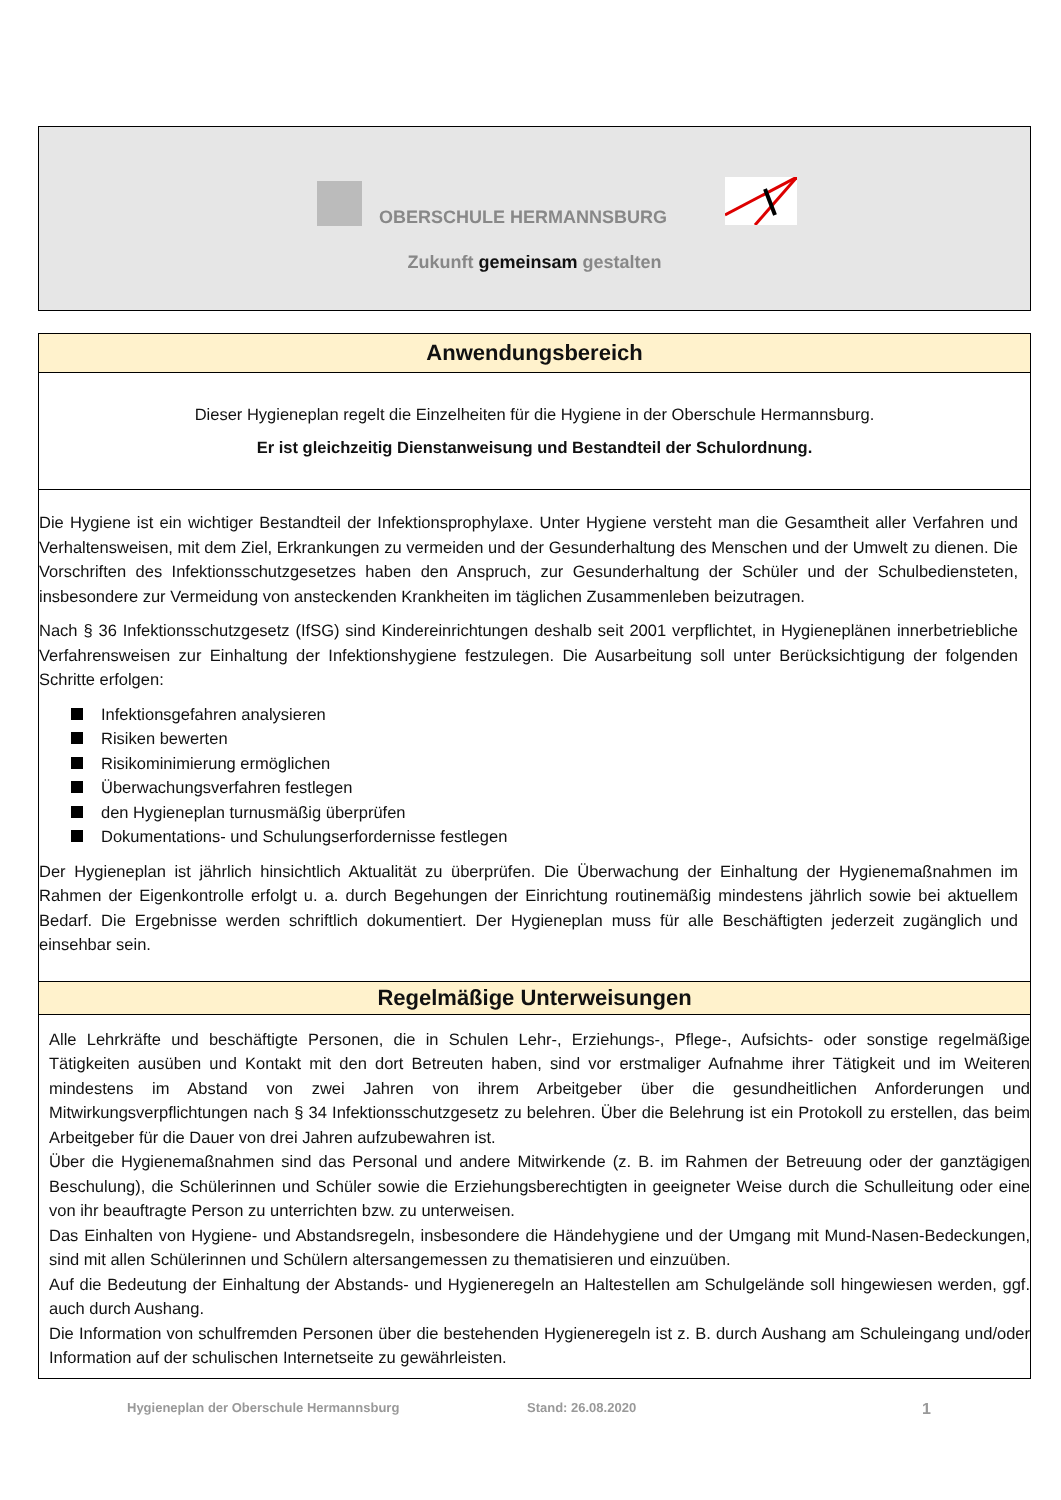OBERSCHULE HERMANNSBURG
Zukunft gemeinsam gestalten
Anwendungsbereich
Dieser Hygieneplan regelt die Einzelheiten für die Hygiene in der Oberschule Hermannsburg.
Er ist gleichzeitig Dienstanweisung und Bestandteil der Schulordnung.
Die Hygiene ist ein wichtiger Bestandteil der Infektionsprophylaxe. Unter Hygiene versteht man die Gesamtheit aller Verfahren und Verhaltensweisen, mit dem Ziel, Erkrankungen zu vermeiden und der Gesunderhaltung des Menschen und der Umwelt zu dienen. Die Vorschriften des Infektionsschutzgesetzes haben den Anspruch, zur Gesunderhaltung der Schüler und der Schulbediensteten, insbesondere zur Vermeidung von ansteckenden Krankheiten im täglichen Zusammenleben beizutragen.
Nach § 36 Infektionsschutzgesetz (IfSG) sind Kindereinrichtungen deshalb seit 2001 verpflichtet, in Hygieneplänen innerbetriebliche Verfahrensweisen zur Einhaltung der Infektionshygiene festzulegen. Die Ausarbeitung soll unter Berücksichtigung der folgenden Schritte erfolgen:
Infektionsgefahren analysieren
Risiken bewerten
Risikominimierung ermöglichen
Überwachungsverfahren festlegen
den Hygieneplan turnusmäßig überprüfen
Dokumentations- und Schulungserfordernisse festlegen
Der Hygieneplan ist jährlich hinsichtlich Aktualität zu überprüfen. Die Überwachung der Einhaltung der Hygienemaßnahmen im Rahmen der Eigenkontrolle erfolgt u. a. durch Begehungen der Einrichtung routinemäßig mindestens jährlich sowie bei aktuellem Bedarf. Die Ergebnisse werden schriftlich dokumentiert. Der Hygieneplan muss für alle Beschäftigten jederzeit zugänglich und einsehbar sein.
Regelmäßige Unterweisungen
Alle Lehrkräfte und beschäftigte Personen, die in Schulen Lehr-, Erziehungs-, Pflege-, Aufsichts- oder sonstige regelmäßige Tätigkeiten ausüben und Kontakt mit den dort Betreuten haben, sind vor erstmaliger Aufnahme ihrer Tätigkeit und im Weiteren mindestens im Abstand von zwei Jahren von ihrem Arbeitgeber über die gesundheitlichen Anforderungen und Mitwirkungsverpflichtungen nach § 34 Infektionsschutzgesetz zu belehren. Über die Belehrung ist ein Protokoll zu erstellen, das beim Arbeitgeber für die Dauer von drei Jahren aufzubewahren ist.
Über die Hygienemaßnahmen sind das Personal und andere Mitwirkende (z. B. im Rahmen der Betreuung oder der ganztägigen Beschulung), die Schülerinnen und Schüler sowie die Erziehungsberechtigten in geeigneter Weise durch die Schulleitung oder eine von ihr beauftragte Person zu unterrichten bzw. zu unterweisen.
Das Einhalten von Hygiene- und Abstandsregeln, insbesondere die Händehygiene und der Umgang mit Mund-Nasen-Bedeckungen, sind mit allen Schülerinnen und Schülern altersangemessen zu thematisieren und einzuüben.
Auf die Bedeutung der Einhaltung der Abstands- und Hygieneregeln an Haltestellen am Schulgelände soll hingewiesen werden, ggf. auch durch Aushang.
Die Information von schulfremden Personen über die bestehenden Hygieneregeln ist z. B. durch Aushang am Schuleingang und/oder Information auf der schulischen Internetseite zu gewährleisten.
Hygieneplan der Oberschule Hermannsburg Stand: 26.08.2020 1